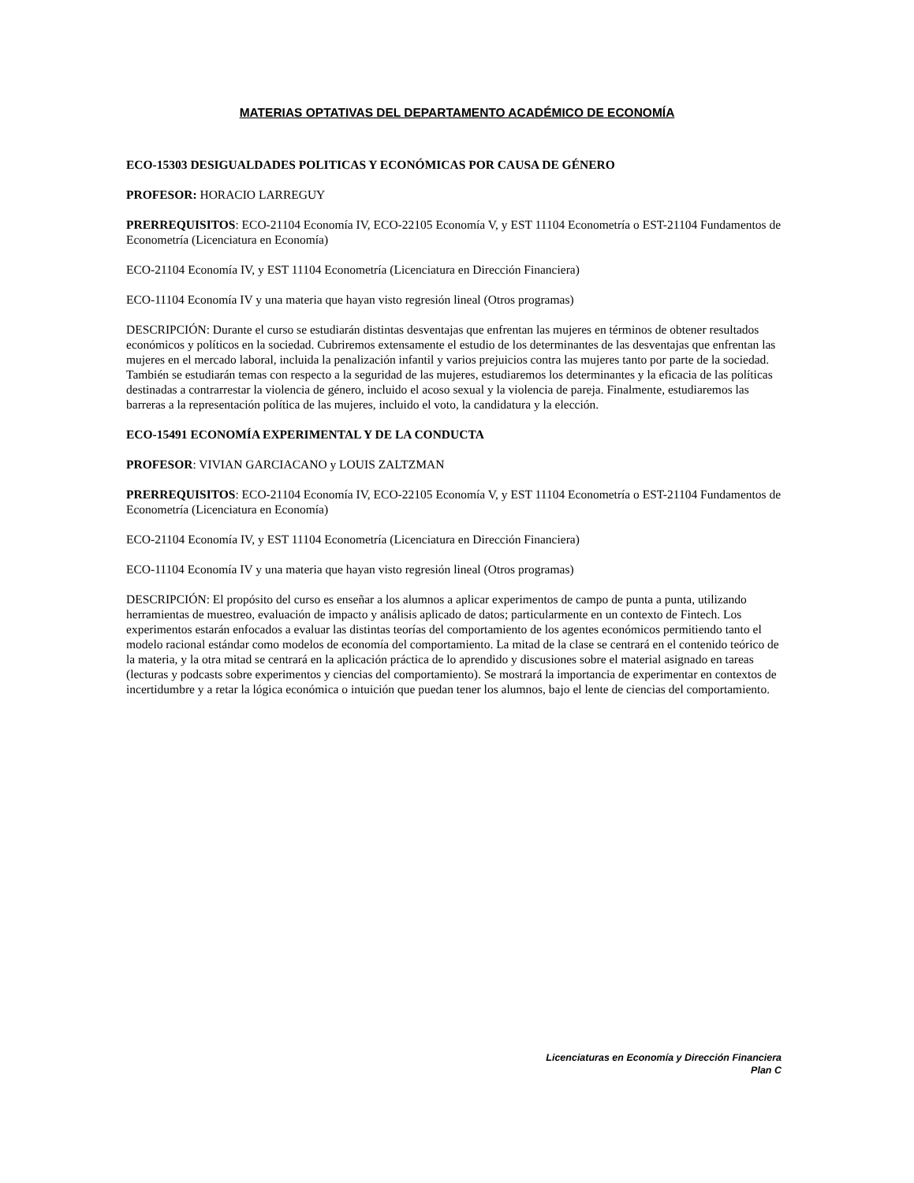MATERIAS OPTATIVAS DEL DEPARTAMENTO ACADÉMICO DE ECONOMÍA
ECO-15303 DESIGUALDADES POLITICAS Y ECONÓMICAS POR CAUSA DE GÉNERO
PROFESOR: HORACIO LARREGUY
PRERREQUISITOS: ECO-21104 Economía IV, ECO-22105 Economía V, y EST 11104 Econometría o EST-21104 Fundamentos de Econometría (Licenciatura en Economía)
ECO-21104 Economía IV, y EST 11104 Econometría (Licenciatura en Dirección Financiera)
ECO-11104 Economía IV y una materia que hayan visto regresión lineal (Otros programas)
DESCRIPCIÓN: Durante el curso se estudiarán distintas desventajas que enfrentan las mujeres en términos de obtener resultados económicos y políticos en la sociedad. Cubriremos extensamente el estudio de los determinantes de las desventajas que enfrentan las mujeres en el mercado laboral, incluida la penalización infantil y varios prejuicios contra las mujeres tanto por parte de la sociedad. También se estudiarán temas con respecto a la seguridad de las mujeres, estudiaremos los determinantes y la eficacia de las políticas destinadas a contrarrestar la violencia de género, incluido el acoso sexual y la violencia de pareja. Finalmente, estudiaremos las barreras a la representación política de las mujeres, incluido el voto, la candidatura y la elección.
ECO-15491 ECONOMÍA EXPERIMENTAL Y DE LA CONDUCTA
PROFESOR: VIVIAN GARCIACANO y LOUIS ZALTZMAN
PRERREQUISITOS: ECO-21104 Economía IV, ECO-22105 Economía V, y EST 11104 Econometría o EST-21104 Fundamentos de Econometría (Licenciatura en Economía)
ECO-21104 Economía IV, y EST 11104 Econometría (Licenciatura en Dirección Financiera)
ECO-11104 Economía IV y una materia que hayan visto regresión lineal (Otros programas)
DESCRIPCIÓN: El propósito del curso es enseñar a los alumnos a aplicar experimentos de campo de punta a punta, utilizando herramientas de muestreo, evaluación de impacto y análisis aplicado de datos; particularmente en un contexto de Fintech. Los experimentos estarán enfocados a evaluar las distintas teorías del comportamiento de los agentes económicos permitiendo tanto el modelo racional estándar como modelos de economía del comportamiento. La mitad de la clase se centrará en el contenido teórico de la materia, y la otra mitad se centrará en la aplicación práctica de lo aprendido y discusiones sobre el material asignado en tareas (lecturas y podcasts sobre experimentos y ciencias del comportamiento). Se mostrará la importancia de experimentar en contextos de incertidumbre y a retar la lógica económica o intuición que puedan tener los alumnos, bajo el lente de ciencias del comportamiento.
Licenciaturas en Economía y Dirección Financiera
Plan C